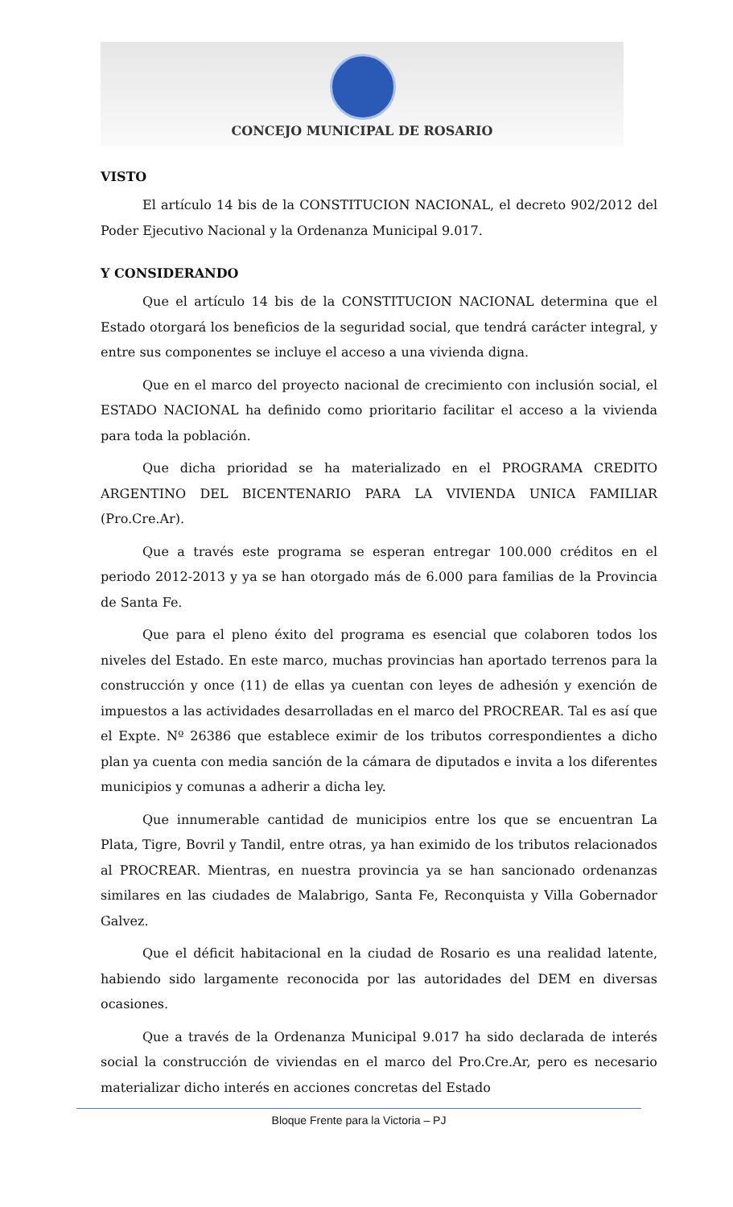CONCEJO MUNICIPAL DE ROSARIO
VISTO
El artículo 14 bis de la CONSTITUCION NACIONAL, el decreto 902/2012 del Poder Ejecutivo Nacional y la Ordenanza Municipal 9.017.
Y CONSIDERANDO
Que el artículo 14 bis de la CONSTITUCION NACIONAL determina que el Estado otorgará los beneficios de la seguridad social, que tendrá carácter integral, y entre sus componentes se incluye el acceso a una vivienda digna.
Que en el marco del proyecto nacional de crecimiento con inclusión social, el ESTADO NACIONAL ha definido como prioritario facilitar el acceso a la vivienda para toda la población.
Que dicha prioridad se ha materializado en el PROGRAMA CREDITO ARGENTINO DEL BICENTENARIO PARA LA VIVIENDA UNICA FAMILIAR (Pro.Cre.Ar).
Que a través este programa se esperan entregar 100.000 créditos en el periodo 2012-2013 y ya se han otorgado más de 6.000 para familias de la Provincia de Santa Fe.
Que para el pleno éxito del programa es esencial que colaboren todos los niveles del Estado. En este marco, muchas provincias han aportado terrenos para la construcción y once (11) de ellas ya cuentan con leyes de adhesión y exención de impuestos a las actividades desarrolladas en el marco del PROCREAR. Tal es así que el Expte. Nº 26386 que establece eximir de los tributos correspondientes a dicho plan ya cuenta con media sanción de la cámara de diputados e invita a los diferentes municipios y comunas a adherir a dicha ley.
Que innumerable cantidad de municipios entre los que se encuentran La Plata, Tigre, Bovril y Tandil, entre otras, ya han eximido de los tributos relacionados al PROCREAR. Mientras, en nuestra provincia ya se han sancionado ordenanzas similares en las ciudades de Malabrigo, Santa Fe, Reconquista y Villa Gobernador Galvez.
Que el déficit habitacional en la ciudad de Rosario es una realidad latente, habiendo sido largamente reconocida por las autoridades del DEM en diversas ocasiones.
Que a través de la Ordenanza Municipal 9.017 ha sido declarada de interés social la construcción de viviendas en el marco del Pro.Cre.Ar, pero es necesario materializar dicho interés en acciones concretas del Estado
Bloque Frente para la Victoria – PJ